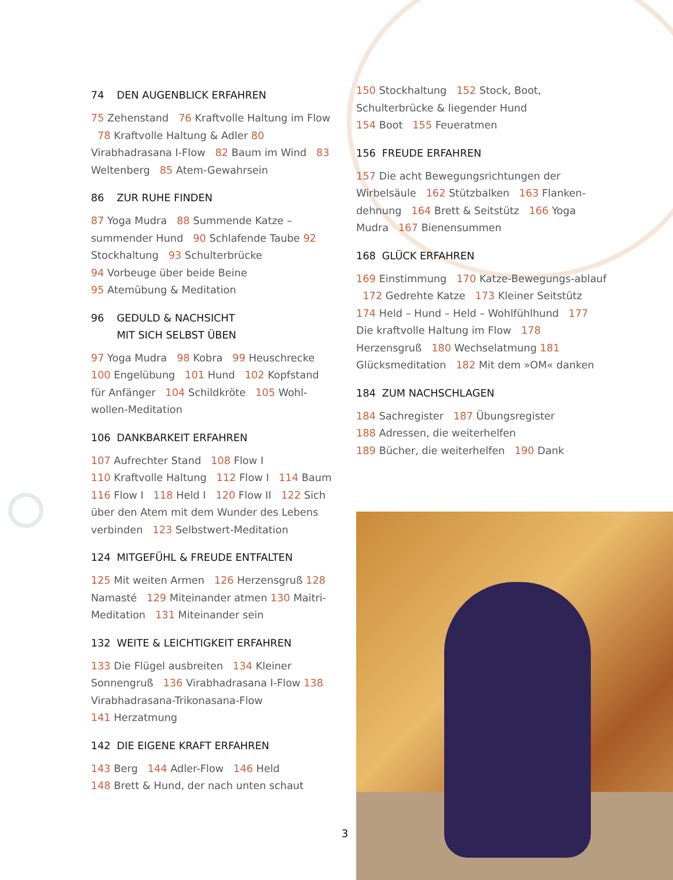74 DEN AUGENBLICK ERFAHREN
75 Zehenstand 76 Kraftvolle Haltung im Flow 78 Kraftvolle Haltung & Adler 80 Virabhadrasana I-Flow 82 Baum im Wind 83 Weltenberg 85 Atem-Gewahrsein
86 ZUR RUHE FINDEN
87 Yoga Mudra 88 Summende Katze – summender Hund 90 Schlafende Taube 92 Stockhaltung 93 Schulterbrücke
94 Vorbeuge über beide Beine
95 Atemübung & Meditation
96 GEDULD & NACHSICHT
MIT SICH SELBST ÜBEN
97 Yoga Mudra 98 Kobra 99 Heuschrecke 100 Engelübung 101 Hund 102 Kopfstand für Anfänger 104 Schildkröte 105 Wohl-wollen-Meditation
106 DANKBARKEIT ERFAHREN
107 Aufrechter Stand 108 Flow I
110 Kraftvolle Haltung 112 Flow I 114 Baum 116 Flow I 118 Held I 120 Flow II 122 Sich über den Atem mit dem Wunder des Lebens verbinden 123 Selbstwert-Meditation
124 MITGEFÜHL & FREUDE ENTFALTEN
125 Mit weiten Armen 126 Herzensgruß 128 Namasté 129 Miteinander atmen 130 Maitri-Meditation 131 Miteinander sein
132 WEITE & LEICHTIGKEIT ERFAHREN
133 Die Flügel ausbreiten 134 Kleiner Sonnengruß 136 Virabhadrasana I-Flow 138 Virabhadrasana-Trikonasana-Flow
141 Herzatmung
142 DIE EIGENE KRAFT ERFAHREN
143 Berg 144 Adler-Flow 146 Held
148 Brett & Hund, der nach unten schaut
150 Stockhaltung 152 Stock, Boot, Schulterbrücke & liegender Hund
154 Boot 155 Feueratmen
156 FREUDE ERFAHREN
157 Die acht Bewegungsrichtungen der Wirbelsäule 162 Stützbalken 163 Flanken-dehnung 164 Brett & Seitstütz 166 Yoga Mudra 167 Bienensummen
168 GLÜCK ERFAHREN
169 Einstimmung 170 Katze-Bewegungs-ablauf 172 Gedrehte Katze 173 Kleiner Seitstütz 174 Held – Hund – Held – Wohlfühlhund 177 Die kraftvolle Haltung im Flow 178 Herzensgruß 180 Wechselatmung 181 Glücksmeditation 182 Mit dem »OM« danken
184 ZUM NACHSCHLAGEN
184 Sachregister 187 Übungsregister
188 Adressen, die weiterhelfen
189 Bücher, die weiterhelfen 190 Dank
3